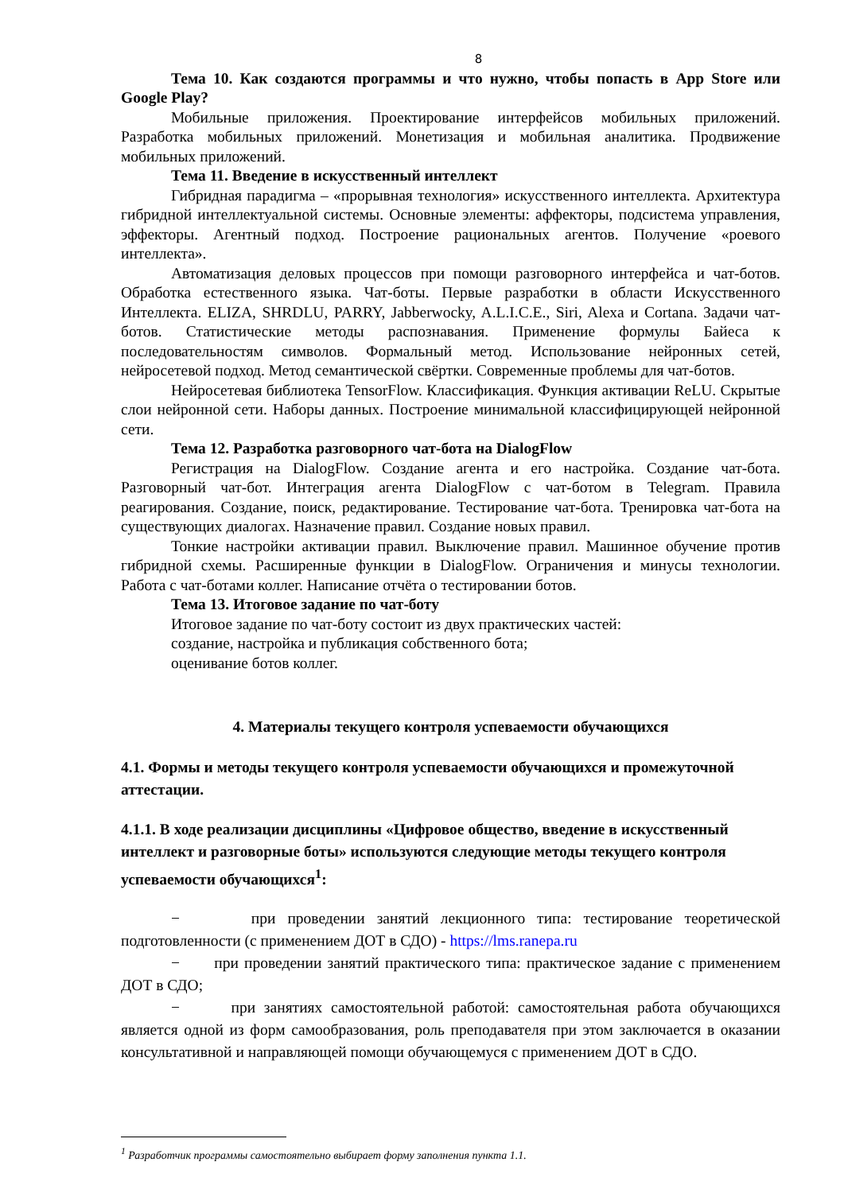8
Тема 10. Как создаются программы и что нужно, чтобы попасть в App Store или Google Play?
Мобильные приложения. Проектирование интерфейсов мобильных приложений. Разработка мобильных приложений. Монетизация и мобильная аналитика. Продвижение мобильных приложений.
Тема 11. Введение в искусственный интеллект
Гибридная парадигма – «прорывная технология» искусственного интеллекта. Архитектура гибридной интеллектуальной системы. Основные элементы: аффекторы, подсистема управления, эффекторы. Агентный подход. Построение рациональных агентов. Получение «роевого интеллекта».
Автоматизация деловых процессов при помощи разговорного интерфейса и чат-ботов. Обработка естественного языка. Чат-боты. Первые разработки в области Искусственного Интеллекта. ELIZA, SHRDLU, PARRY, Jabberwocky, A.L.I.C.E., Siri, Alexa и Cortana. Задачи чат-ботов. Статистические методы распознавания. Применение формулы Байеса к последовательностям символов. Формальный метод. Использование нейронных сетей, нейросетевой подход. Метод семантической свёртки. Современные проблемы для чат-ботов.
Нейросетевая библиотека TensorFlow. Классификация. Функция активации ReLU. Скрытые слои нейронной сети. Наборы данных. Построение минимальной классифицирующей нейронной сети.
Тема 12. Разработка разговорного чат-бота на DialogFlow
Регистрация на DialogFlow. Создание агента и его настройка. Создание чат-бота. Разговорный чат-бот. Интеграция агента DialogFlow с чат-ботом в Telegram. Правила реагирования. Создание, поиск, редактирование. Тестирование чат-бота. Тренировка чат-бота на существующих диалогах. Назначение правил. Создание новых правил.
Тонкие настройки активации правил. Выключение правил. Машинное обучение против гибридной схемы. Расширенные функции в DialogFlow. Ограничения и минусы технологии. Работа с чат-ботами коллег. Написание отчёта о тестировании ботов.
Тема 13. Итоговое задание по чат-боту
Итоговое задание по чат-боту состоит из двух практических частей:
создание, настройка и публикация собственного бота;
оценивание ботов коллег.
4. Материалы текущего контроля успеваемости обучающихся
4.1. Формы и методы текущего контроля успеваемости обучающихся и промежуточной аттестации.
4.1.1. В ходе реализации дисциплины «Цифровое общество, введение в искусственный интеллект и разговорные боты» используются следующие методы текущего контроля успеваемости обучающихся<sup>1</sup>:
− при проведении занятий лекционного типа: тестирование теоретической подготовленности (с применением ДОТ в СДО) - https://lms.ranepa.ru
− при проведении занятий практического типа: практическое задание с применением ДОТ в СДО;
− при занятиях самостоятельной работой: самостоятельная работа обучающихся является одной из форм самообразования, роль преподавателя при этом заключается в оказании консультативной и направляющей помощи обучающемуся с применением ДОТ в СДО.
<sup>1</sup> Разработчик программы самостоятельно выбирает форму заполнения пункта 1.1.